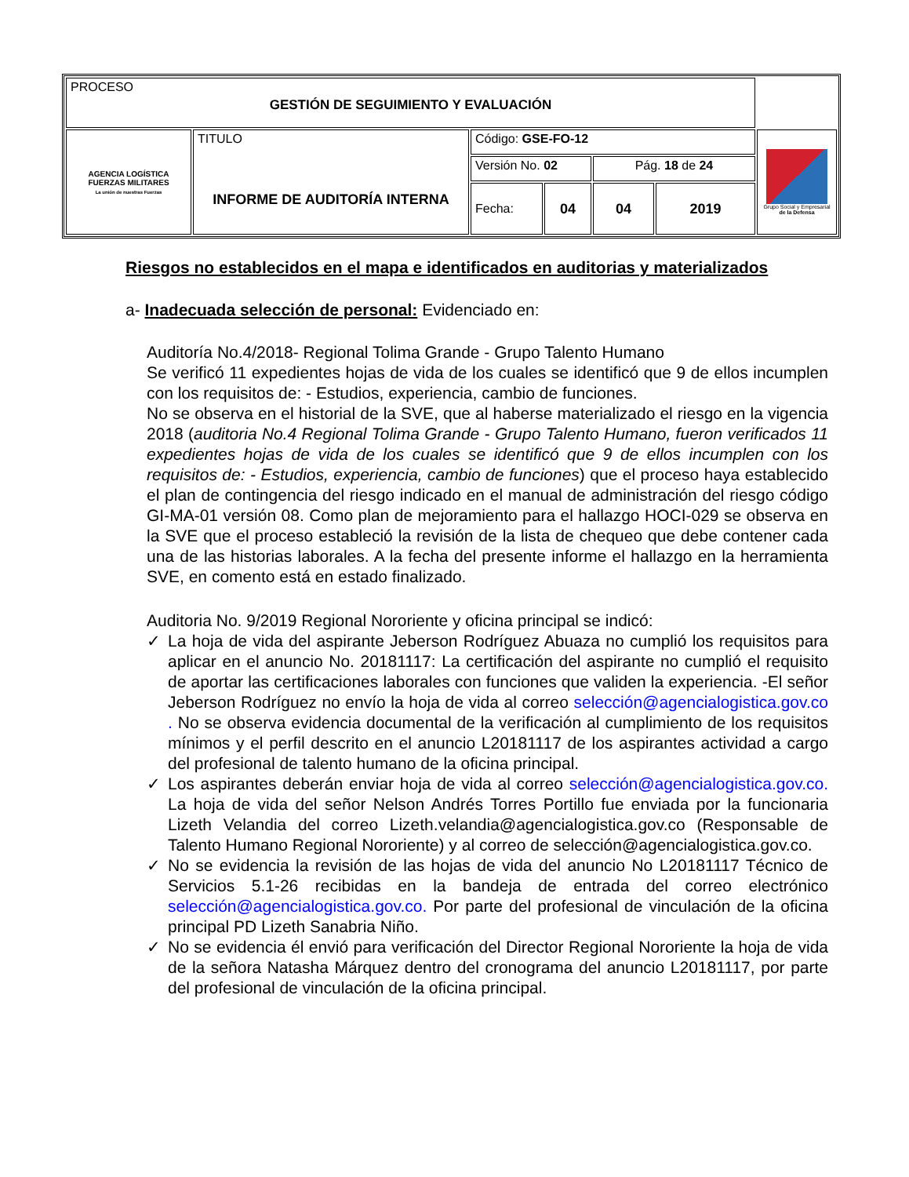| PROCESO GESTIÓN DE SEGUIMIENTO Y EVALUACIÓN | | | | | | |
| AGENCIA LOGÍSTICA FUERZAS MILITARES La unión de nuestras Fuerzas | TITULO INFORME DE AUDITORÍA INTERNA | Código: GSE-FO-12 | | | | Grupo Social y Empresarial de la Defensa |
| | | Versión No. 02 | | Pág. 18 de 24 | | |
| | | Fecha: | 04 | 04 | 2019 | |
Riesgos no establecidos en el mapa e identificados en auditorias y materializados
a- Inadecuada selección de personal: Evidenciado en:
Auditoría No.4/2018- Regional Tolima Grande - Grupo Talento Humano
Se verificó 11 expedientes hojas de vida de los cuales se identificó que 9 de ellos incumplen con los requisitos de: - Estudios, experiencia, cambio de funciones.
No se observa en el historial de la SVE, que al haberse materializado el riesgo en la vigencia 2018 (auditoria No.4 Regional Tolima Grande - Grupo Talento Humano, fueron verificados 11 expedientes hojas de vida de los cuales se identificó que 9 de ellos incumplen con los requisitos de: - Estudios, experiencia, cambio de funciones) que el proceso haya establecido el plan de contingencia del riesgo indicado en el manual de administración del riesgo código GI-MA-01 versión 08. Como plan de mejoramiento para el hallazgo HOCI-029 se observa en la SVE que el proceso estableció la revisión de la lista de chequeo que debe contener cada una de las historias laborales. A la fecha del presente informe el hallazgo en la herramienta SVE, en comento está en estado finalizado.
Auditoria No. 9/2019 Regional Nororiente y oficina principal se indicó:
✓ La hoja de vida del aspirante Jeberson Rodríguez Abuaza no cumplió los requisitos para aplicar en el anuncio No. 20181117: La certificación del aspirante no cumplió el requisito de aportar las certificaciones laborales con funciones que validen la experiencia. -El señor Jeberson Rodríguez no envío la hoja de vida al correo selección@agencialogistica.gov.co . No se observa evidencia documental de la verificación al cumplimiento de los requisitos mínimos y el perfil descrito en el anuncio L20181117 de los aspirantes actividad a cargo del profesional de talento humano de la oficina principal.
✓ Los aspirantes deberán enviar hoja de vida al correo selección@agencialogistica.gov.co. La hoja de vida del señor Nelson Andrés Torres Portillo fue enviada por la funcionaria Lizeth Velandia del correo Lizeth.velandia@agencialogistica.gov.co (Responsable de Talento Humano Regional Nororiente) y al correo de selección@agencialogistica.gov.co.
✓ No se evidencia la revisión de las hojas de vida del anuncio No L20181117 Técnico de Servicios 5.1-26 recibidas en la bandeja de entrada del correo electrónico selección@agencialogistica.gov.co. Por parte del profesional de vinculación de la oficina principal PD Lizeth Sanabria Niño.
✓ No se evidencia él envió para verificación del Director Regional Nororiente la hoja de vida de la señora Natasha Márquez dentro del cronograma del anuncio L20181117, por parte del profesional de vinculación de la oficina principal.